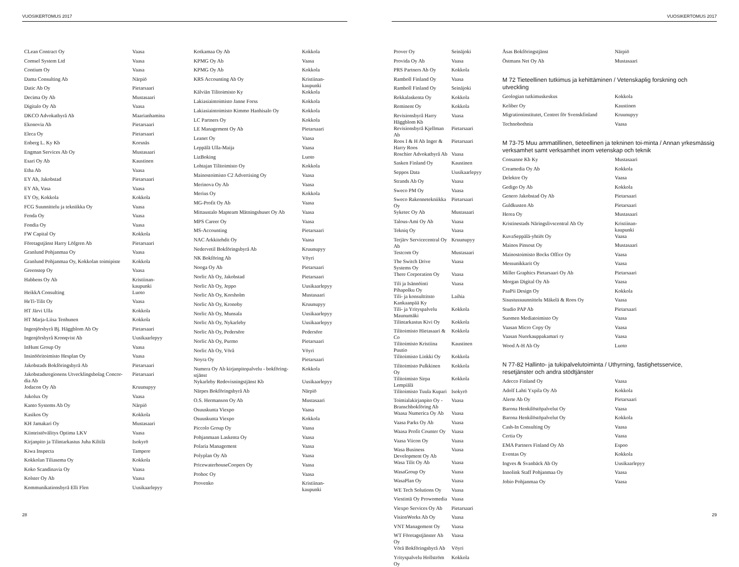VUOSIKERTOMUS 2017
| CLean Contract Oy | Vaasa |
| Comsel System Ltd | Vaasa |
| Contium Oy | Vaasa |
| Dama Consulting Ab | Närpiö |
| Datic Ab Oy | Pietarsaari |
| Decima Oy Ab | Mustasaari |
| Digitalo Oy Ab | Vaasa |
| DKCO Advokatbyrå Ab | Maarianhamina |
| Ekonovia Ab | Pietarsaari |
| Eleca Oy | Pietarsaari |
| Enberg L. Ky Kb | Korsnäs |
| Engman Services Ab Oy | Mustasaari |
| Esari Oy Ab | Kaustinen |
| Etha Ab | Vaasa |
| EY Ab, Jakobstad | Pietarsaari |
| EY Ab, Vasa | Vaasa |
| EY Oy, Kokkola | Kokkola |
| FCG Suunnittelu ja tekniikka Oy | Vaasa |
| Fenda Oy | Vaasa |
| Fondia Oy | Vaasa |
| FW Capital Oy | Kokkola |
| Företagstjänst Harry Löfgren Ab | Pietarsaari |
| Granlund Pohjanmaa Oy | Vaasa |
| Granlund Pohjanmaa Oy, Kokkolan toimipiste | Kokkola |
| Greenstep Oy | Vaasa |
| Habbens Oy Ab | Kristiinan- kaupunki |
| HeikkA Consulting | Luoto |
| HeTi-Tilit Oy | Vaasa |
| HT Järvi Ulla | Kokkola |
| HT Marja-Liisa Tenhunen | Kokkola |
| Ingenjörsbyrå Bj. Häggblom Ab Oy | Pietarsaari |
| Ingenjörsbyrå Kronqvist Ab | Uusikaarlepyy |
| InHunt Group Oy | Vaasa |
| Insinööritoimisto Hesplan Oy | Vaasa |
| Jakobstads Bokföringsbyrå Ab | Pietarsaari |
| Jakobstadsregionens Utvecklingsbolag Concor- dia Ab | Pietarsaari |
| Jodacon Oy Ab | Kruunupyy |
| Jukolux Oy | Vaasa |
| Kanto Systems Ab Oy | Närpiö |
| Kasikos Oy | Kokkola |
| KH Jamakari Oy | Mustasaari |
| Kiinteistövälitys Optima LKV | Vaasa |
| Kirjanpito ja Tilintarkastus Juha Kiltilä | Isokyrö |
| Kiwa Inspecta | Tampere |
| Kokkolan Tiliasema Oy | Kokkola |
| Koko Scandinavia Oy | Vaasa |
| Kolster Oy Ab | Vaasa |
| Kommunikationsbyrå Elli Flen | Uusikaarlepyy |
| Kotkamaa Oy Ab | Kokkola |
| KPMG Oy Ab | Vaasa |
| KPMG Oy Ab | Kokkola |
| KRS Accounting Ab Oy | Kristiinan- kaupunki |
| Kälviän Tilitoimisto Ky | Kokkola |
| Lakiasiaintoimisto Janne Forss | Kokkola |
| Lakiasiaintoimisto Kimmo Hanhisalo Oy | Kokkola |
| LC Partners Oy | Kokkola |
| LE Management Oy Ab | Pietarsaari |
| Leanet Oy | Vaasa |
| Leppälä Ulla-Maija | Vaasa |
| LizBoking | Luoto |
| Lohtajan Tilitoimisto Oy | Kokkola |
| Mainostoimisto C2 Advertising Oy | Vaasa |
| Merinova Oy Ab | Vaasa |
| Merius Oy | Kokkola |
| MG-Profit Oy Ab | Vaasa |
| Mittaustalo Mapteam Mätningshuset Oy Ab | Vaasa |
| MPS Career Oy | Vaasa |
| MS-Accounting | Pietarsaari |
| NAC Arkkitehdit Oy | Vaasa |
| Nedervetil Bokföringsbyrå Ab | Kruunupyy |
| NK Bokföring Ab | Vöyri |
| Nooga Oy Ab | Pietarsaari |
| Norlic Ab Oy, Jakobstad | Pietarsaari |
| Norlic Ab Oy, Jeppo | Uusikaarlepyy |
| Norlic Ab Oy, Korsholm | Mustasaari |
| Norlic Ab Oy, Kronoby | Kruunupyy |
| Norlic Ab Oy, Munsala | Uusikaarlepyy |
| Norlic Ab Oy, Nykarleby | Uusikaarlepyy |
| Norlic Ab Oy, Pedersöre | Pedersöre |
| Norlic Ab Oy, Purmo | Pietarsaari |
| Norlic Ab Oy, Vörå | Vöyri |
| Noyra Oy | Pietarsaari |
| Numera Oy Ab kirjanpitopalvelu - bokföring- stjänst | Kokkola |
| Nykarleby Redovisningstjänst Kb | Uusikaarlepyy |
| Närpes Bokföringsbyrå Ab | Närpiö |
| O.S. Hermanson Oy Ab | Mustasaari |
| Osuuskunta Viexpo | Vaasa |
| Osuuskunta Viexpo | Kokkola |
| Piccolo Group Oy | Vaasa |
| Pohjanmaan Laskenta Oy | Vaasa |
| Polaria Management | Vaasa |
| Polyplan Oy Ab | Vaasa |
| PricewaterhouseCoopers Oy | Vaasa |
| Prohoc Oy | Vaasa |
| Provenko | Kristiinan- kaupunki |
28
VUOSIKERTOMUS 2017
| Prover Oy | Seinäjoki |
| Provida Oy Ab | Vaasa |
| PRS Partners Ab Oy | Kokkola |
| Ramboll Finland Oy | Vaasa |
| Ramboll Finland Oy | Seinäjoki |
| Rekkalaskenta Oy | Kokkola |
| Reminent Oy | Kokkola |
| Revisionsbyrå Harry Häggblom Kb | Vaasa |
| Revisionsbyrå Kjellman Ab | Pietarsaari |
| Roos I & H Ab Inger & Harry Roos | Pietarsaari |
| Roschier Advokatbyrå Ab | Vaasa |
| Sasken Finland Oy | Kaustinen |
| Seppos Data | Uusikaarlepyy |
| Strands Ab Oy | Vaasa |
| Sweco PM Oy | Vaasa |
| Sweco Rakennetekniikka Oy | Pietarsaari |
| Syketec Oy Ab | Mustasaari |
| Talous-Ami Oy Ab | Vaasa |
| Tekniq Oy | Vaasa |
| Terjärv Servicecentral Oy Ab | Kruunupyy |
| Testcom Oy | Mustasaari |
| The Switch Drive Systems Oy | Vaasa |
| There Corporation Oy | Vaasa |
| Tili ja Isännöinti Pihapolku Oy | Vaasa |
| Tili- ja konsulttitsto Kankaanpää Ky | Laihia |
| Tili- ja Yrityspalvelu Maunumäki | Kokkola |
| Tilintarkastus Kivi Oy | Kokkola |
| Tilitoimisto Hietasaari & Co | Kokkola |
| Tilitoimisto Kristiina Puutio | Kaustinen |
| Tilitoimisto Linkki Oy | Kokkola |
| Tilitoimisto Pulkkinen Oy | Kokkola |
| Tilitoimisto Sirpa Lempiälä | Kokkola |
| Tilitoimisto Tuula Kupari | Isokyrö |
| Toimialakirjanpito Oy - Branschbokföring Ab | Vaasa |
| Waasa Numerica Oy Ab | Vaasa |
| Vaasa Parks Oy Ab | Vaasa |
| Waasa Profit Counter Oy | Vaasa |
| Vaasa Viicon Oy | Vaasa |
| Wasa Business Development Oy Ab | Vaasa |
| Wasa Tilit Oy Ab | Vaasa |
| WasaGroup Oy | Vaasa |
| WasaPlan Oy | Vaasa |
| WE Tech Solutions Oy | Vaasa |
| Viestintä Oy Prowomedia | Vaasa |
| Viexpo Services Oy Ab | Pietarsaari |
| VisionWorks Ab Oy | Vaasa |
| VNT Management Oy | Vaasa |
| WT Företagstjänster Ab Oy | Vaasa |
| Vörå Bokföringsbyrå Ab | Vöyri |
| Yrityspalvelu Hollström Oy | Kokkola |
| Åsas Bokföringstjänst | Närpiö |
| Östmans Net Oy Ab | Mustasaari |
M 72 Tieteellinen tutkimus ja kehittäminen / Vetenskaplig forskning och utveckling
| Geologian tutkimuskeskus | Kokkola |
| Keliber Oy | Kaustinen |
| Migrationinstitutet, Centret för Svenskfinland | Kruunupyy |
| Technobothnia | Vaasa |
M 73-75 Muu ammatillinen, tieteellinen ja tekninen toi-minta / Annan yrkesmässig verksamhet samt verksamhet inom vetenskap och teknik
| Consanne Kb Ky | Mustasaari |
| Creamedia Oy Ab | Kokkola |
| Delektre Oy | Vaasa |
| Gedigo Oy Ab | Kokkola |
| Genero Jakobstad Oy Ab | Pietarsaari |
| Guldkusten Ab | Pietarsaari |
| Herea Oy | Mustasaari |
| Kristinestads Näringslivscentral Ab Oy | Kristiinan- kaupunki |
| KuvaSeppälä-yhtiöt Oy | Vaasa |
| Mainos Pinsout Oy | Mustasaari |
| Mainostoimisto Bocks Office Oy | Vaasa |
| Messunikkarit Oy | Vaasa |
| Miller Graphics Pietarsaari Oy Ab | Pietarsaari |
| Morgan Digital Oy Ab | Vaasa |
| PaaPii Design Oy | Kokkola |
| Sisustussuunnittelu Mäkelä & Roos Oy | Vaasa |
| Studio PAP Ab | Pietarsaari |
| Suomen Mediatoimisto Oy | Vaasa |
| Vaasan Micro Copy Oy | Vaasa |
| Vaasan Nuorkauppakamari ry | Vaasa |
| Wood A-H Ab Oy | Luoto |
N 77-82 Hallinto- ja tukipalvelutoiminta / Uthyrning, fastighetsservice, resetjänster och andra stödtjänster
| Adecco Finland Oy | Vaasa |
| Adolf Lahti Yxpila Oy Ab | Kokkola |
| Alerte Ab Oy | Pietarsaari |
| Barona Henkilöstöpalvelut Oy | Vaasa |
| Barona Henkilöstöpalvelut Oy | Kokkola |
| Cash-In Consulting Oy | Vaasa |
| Certia Oy | Vaasa |
| EMA Partners Finland Oy Ab | Espoo |
| Eventas Oy | Kokkola |
| Ingves & Svanbäck Ab Oy | Uusikaarlepyy |
| Innolink Staff Pohjanmaa Oy | Vaasa |
| Jobio Pohjanmaa Oy | Vaasa |
29